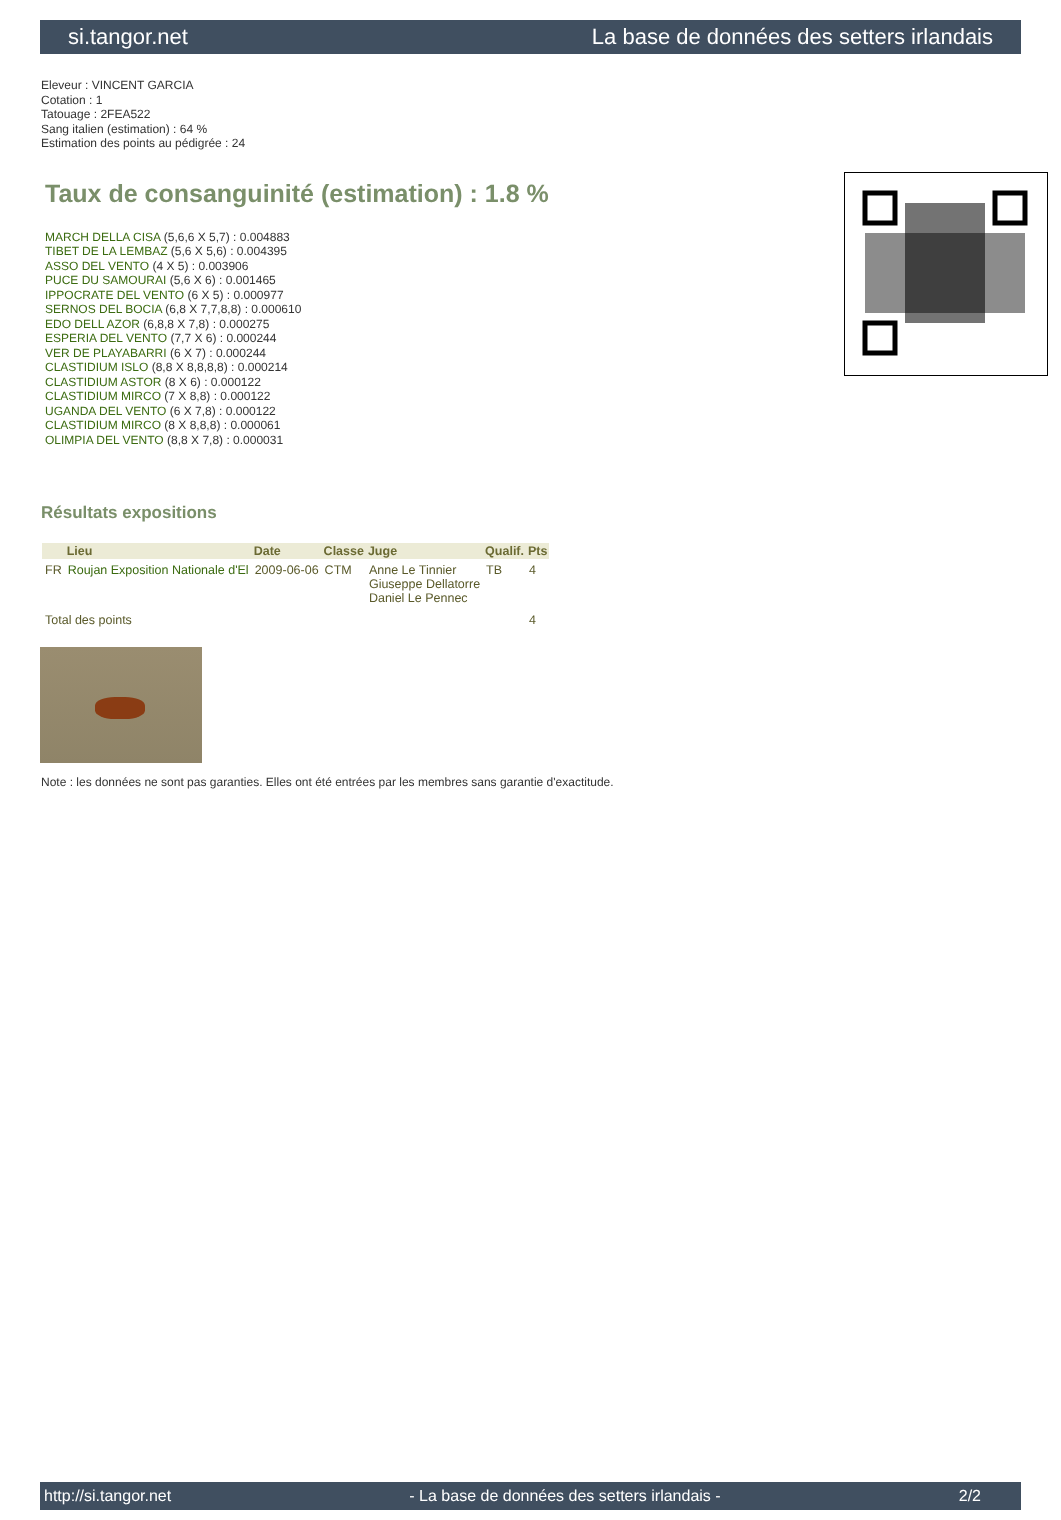si.tangor.net La base de données des setters irlandais
Eleveur : VINCENT GARCIA
Cotation : 1
Tatouage : 2FEA522
Sang italien (estimation) : 64 %
Estimation des points au pédigrée : 24
Taux de consanguinité (estimation) : 1.8 %
MARCH DELLA CISA (5,6,6 X 5,7) : 0.004883
TIBET DE LA LEMBAZ (5,6 X 5,6) : 0.004395
ASSO DEL VENTO (4 X 5) : 0.003906
PUCE DU SAMOURAI (5,6 X 6) : 0.001465
IPPOCRATE DEL VENTO (6 X 5) : 0.000977
SERNOS DEL BOCIA (6,8 X 7,7,8,8) : 0.000610
EDO DELL AZOR (6,8,8 X 7,8) : 0.000275
ESPERIA DEL VENTO (7,7 X 6) : 0.000244
VER DE PLAYABARRI (6 X 7) : 0.000244
CLASTIDIUM ISLO (8,8 X 8,8,8,8) : 0.000214
CLASTIDIUM ASTOR (8 X 6) : 0.000122
CLASTIDIUM MIRCO (7 X 8,8) : 0.000122
UGANDA DEL VENTO (6 X 7,8) : 0.000122
CLASTIDIUM MIRCO (8 X 8,8,8) : 0.000061
OLIMPIA DEL VENTO (8,8 X 7,8) : 0.000031
Résultats expositions
| | Lieu | Date | Classe | Juge | Qualif. | Pts |
| --- | --- | --- | --- | --- | --- | --- |
| FR | Roujan Exposition Nationale d'El | 2009-06-06 | CTM | Anne Le Tinnier Giuseppe Dellatorre Daniel Le Pennec | TB | 4 |
| Total des points | | | | | | 4 |
Note : les données ne sont pas garanties. Elles ont été entrées par les membres sans garantie d'exactitude.
http://si.tangor.net - La base de données des setters irlandais - 2/2